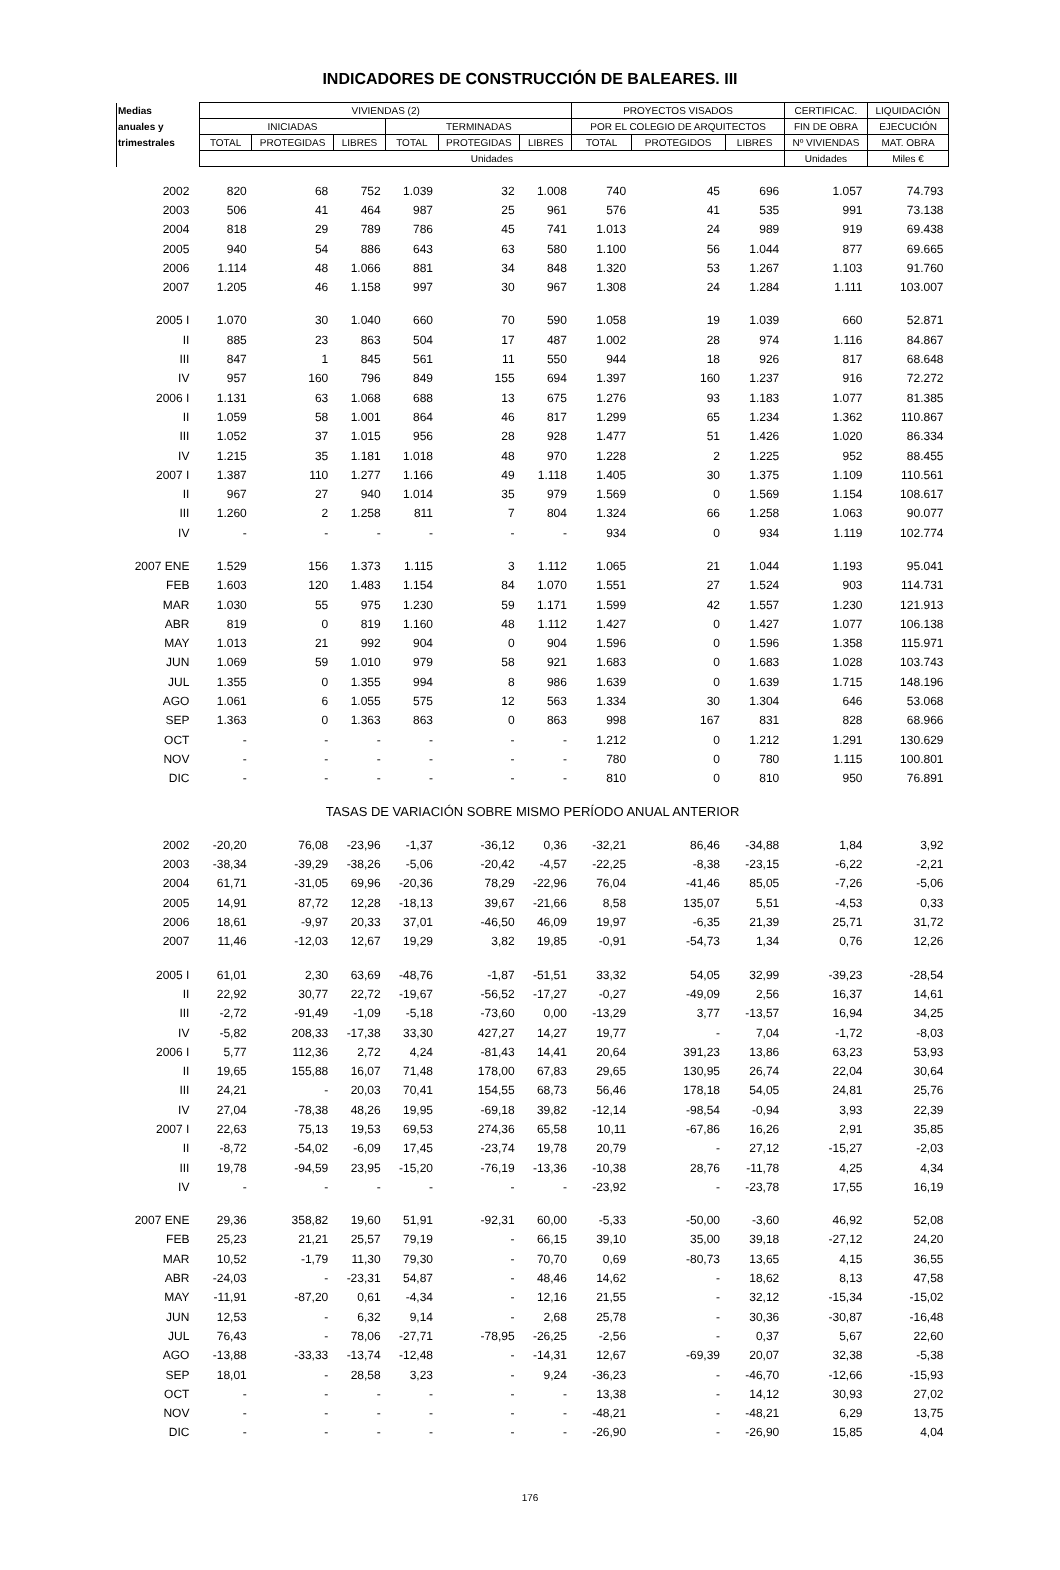INDICADORES DE CONSTRUCCIÓN DE BALEARES. III
| Medias | VIVIENDAS (2) | | | | | | PROYECTOS VISADOS | | | CERTIFICAC. | LIQUIDACIÓN |
| --- | --- | --- | --- | --- | --- | --- | --- | --- | --- | --- | --- |
| anuales y | INICIADAS | | | TERMINADAS | | | POR EL COLEGIO DE ARQUITECTOS | | | FIN DE OBRA | EJECUCIÓN |
| trimestrales | TOTAL | PROTEGIDAS | LIBRES | TOTAL | PROTEGIDAS | LIBRES | TOTAL | PROTEGIDOS | LIBRES | Nº VIVIENDAS | MAT. OBRA |
| | Unidades | | | | | | | | | Unidades | Miles € |
| 2002 | 820 | 68 | 752 | 1.039 | 32 | 1.008 | 740 | 45 | 696 | 1.057 | 74.793 |
| 2003 | 506 | 41 | 464 | 987 | 25 | 961 | 576 | 41 | 535 | 991 | 73.138 |
| 2004 | 818 | 29 | 789 | 786 | 45 | 741 | 1.013 | 24 | 989 | 919 | 69.438 |
| 2005 | 940 | 54 | 886 | 643 | 63 | 580 | 1.100 | 56 | 1.044 | 877 | 69.665 |
| 2006 | 1.114 | 48 | 1.066 | 881 | 34 | 848 | 1.320 | 53 | 1.267 | 1.103 | 91.760 |
| 2007 | 1.205 | 46 | 1.158 | 997 | 30 | 967 | 1.308 | 24 | 1.284 | 1.111 | 103.007 |
| 2005 I | 1.070 | 30 | 1.040 | 660 | 70 | 590 | 1.058 | 19 | 1.039 | 660 | 52.871 |
| II | 885 | 23 | 863 | 504 | 17 | 487 | 1.002 | 28 | 974 | 1.116 | 84.867 |
| III | 847 | 1 | 845 | 561 | 11 | 550 | 944 | 18 | 926 | 817 | 68.648 |
| IV | 957 | 160 | 796 | 849 | 155 | 694 | 1.397 | 160 | 1.237 | 916 | 72.272 |
| 2006 I | 1.131 | 63 | 1.068 | 688 | 13 | 675 | 1.276 | 93 | 1.183 | 1.077 | 81.385 |
| II | 1.059 | 58 | 1.001 | 864 | 46 | 817 | 1.299 | 65 | 1.234 | 1.362 | 110.867 |
| III | 1.052 | 37 | 1.015 | 956 | 28 | 928 | 1.477 | 51 | 1.426 | 1.020 | 86.334 |
| IV | 1.215 | 35 | 1.181 | 1.018 | 48 | 970 | 1.228 | 2 | 1.225 | 952 | 88.455 |
| 2007 I | 1.387 | 110 | 1.277 | 1.166 | 49 | 1.118 | 1.405 | 30 | 1.375 | 1.109 | 110.561 |
| II | 967 | 27 | 940 | 1.014 | 35 | 979 | 1.569 | 0 | 1.569 | 1.154 | 108.617 |
| III | 1.260 | 2 | 1.258 | 811 | 7 | 804 | 1.324 | 66 | 1.258 | 1.063 | 90.077 |
| IV | - | - | - | - | - | - | 934 | 0 | 934 | 1.119 | 102.774 |
| 2007 ENE | 1.529 | 156 | 1.373 | 1.115 | 3 | 1.112 | 1.065 | 21 | 1.044 | 1.193 | 95.041 |
| FEB | 1.603 | 120 | 1.483 | 1.154 | 84 | 1.070 | 1.551 | 27 | 1.524 | 903 | 114.731 |
| MAR | 1.030 | 55 | 975 | 1.230 | 59 | 1.171 | 1.599 | 42 | 1.557 | 1.230 | 121.913 |
| ABR | 819 | 0 | 819 | 1.160 | 48 | 1.112 | 1.427 | 0 | 1.427 | 1.077 | 106.138 |
| MAY | 1.013 | 21 | 992 | 904 | 0 | 904 | 1.596 | 0 | 1.596 | 1.358 | 115.971 |
| JUN | 1.069 | 59 | 1.010 | 979 | 58 | 921 | 1.683 | 0 | 1.683 | 1.028 | 103.743 |
| JUL | 1.355 | 0 | 1.355 | 994 | 8 | 986 | 1.639 | 0 | 1.639 | 1.715 | 148.196 |
| AGO | 1.061 | 6 | 1.055 | 575 | 12 | 563 | 1.334 | 30 | 1.304 | 646 | 53.068 |
| SEP | 1.363 | 0 | 1.363 | 863 | 0 | 863 | 998 | 167 | 831 | 828 | 68.966 |
| OCT | - | - | - | - | - | - | 1.212 | 0 | 1.212 | 1.291 | 130.629 |
| NOV | - | - | - | - | - | - | 780 | 0 | 780 | 1.115 | 100.801 |
| DIC | - | - | - | - | - | - | 810 | 0 | 810 | 950 | 76.891 |
| TASAS DE VARIACIÓN SOBRE MISMO PERÍODO ANUAL ANTERIOR | | | | | | | | | | | |
| 2002 | -20,20 | 76,08 | -23,96 | -1,37 | -36,12 | 0,36 | -32,21 | 86,46 | -34,88 | 1,84 | 3,92 |
| 2003 | -38,34 | -39,29 | -38,26 | -5,06 | -20,42 | -4,57 | -22,25 | -8,38 | -23,15 | -6,22 | -2,21 |
| 2004 | 61,71 | -31,05 | 69,96 | -20,36 | 78,29 | -22,96 | 76,04 | -41,46 | 85,05 | -7,26 | -5,06 |
| 2005 | 14,91 | 87,72 | 12,28 | -18,13 | 39,67 | -21,66 | 8,58 | 135,07 | 5,51 | -4,53 | 0,33 |
| 2006 | 18,61 | -9,97 | 20,33 | 37,01 | -46,50 | 46,09 | 19,97 | -6,35 | 21,39 | 25,71 | 31,72 |
| 2007 | 11,46 | -12,03 | 12,67 | 19,29 | 3,82 | 19,85 | -0,91 | -54,73 | 1,34 | 0,76 | 12,26 |
| 2005 I | 61,01 | 2,30 | 63,69 | -48,76 | -1,87 | -51,51 | 33,32 | 54,05 | 32,99 | -39,23 | -28,54 |
| II | 22,92 | 30,77 | 22,72 | -19,67 | -56,52 | -17,27 | -0,27 | -49,09 | 2,56 | 16,37 | 14,61 |
| III | -2,72 | -91,49 | -1,09 | -5,18 | -73,60 | 0,00 | -13,29 | 3,77 | -13,57 | 16,94 | 34,25 |
| IV | -5,82 | 208,33 | -17,38 | 33,30 | 427,27 | 14,27 | 19,77 | - | 7,04 | -1,72 | -8,03 |
| 2006 I | 5,77 | 112,36 | 2,72 | 4,24 | -81,43 | 14,41 | 20,64 | 391,23 | 13,86 | 63,23 | 53,93 |
| II | 19,65 | 155,88 | 16,07 | 71,48 | 178,00 | 67,83 | 29,65 | 130,95 | 26,74 | 22,04 | 30,64 |
| III | 24,21 | - | 20,03 | 70,41 | 154,55 | 68,73 | 56,46 | 178,18 | 54,05 | 24,81 | 25,76 |
| IV | 27,04 | -78,38 | 48,26 | 19,95 | -69,18 | 39,82 | -12,14 | -98,54 | -0,94 | 3,93 | 22,39 |
| 2007 I | 22,63 | 75,13 | 19,53 | 69,53 | 274,36 | 65,58 | 10,11 | -67,86 | 16,26 | 2,91 | 35,85 |
| II | -8,72 | -54,02 | -6,09 | 17,45 | -23,74 | 19,78 | 20,79 | - | 27,12 | -15,27 | -2,03 |
| III | 19,78 | -94,59 | 23,95 | -15,20 | -76,19 | -13,36 | -10,38 | 28,76 | -11,78 | 4,25 | 4,34 |
| IV | - | - | - | - | - | - | -23,92 | - | -23,78 | 17,55 | 16,19 |
| 2007 ENE | 29,36 | 358,82 | 19,60 | 51,91 | -92,31 | 60,00 | -5,33 | -50,00 | -3,60 | 46,92 | 52,08 |
| FEB | 25,23 | 21,21 | 25,57 | 79,19 | - | 66,15 | 39,10 | 35,00 | 39,18 | -27,12 | 24,20 |
| MAR | 10,52 | -1,79 | 11,30 | 79,30 | - | 70,70 | 0,69 | -80,73 | 13,65 | 4,15 | 36,55 |
| ABR | -24,03 | - | -23,31 | 54,87 | - | 48,46 | 14,62 | - | 18,62 | 8,13 | 47,58 |
| MAY | -11,91 | -87,20 | 0,61 | -4,34 | - | 12,16 | 21,55 | - | 32,12 | -15,34 | -15,02 |
| JUN | 12,53 | - | 6,32 | 9,14 | - | 2,68 | 25,78 | - | 30,36 | -30,87 | -16,48 |
| JUL | 76,43 | - | 78,06 | -27,71 | -78,95 | -26,25 | -2,56 | - | 0,37 | 5,67 | 22,60 |
| AGO | -13,88 | -33,33 | -13,74 | -12,48 | - | -14,31 | 12,67 | -69,39 | 20,07 | 32,38 | -5,38 |
| SEP | 18,01 | - | 28,58 | 3,23 | - | 9,24 | -36,23 | - | -46,70 | -12,66 | -15,93 |
| OCT | - | - | - | - | - | - | 13,38 | - | 14,12 | 30,93 | 27,02 |
| NOV | - | - | - | - | - | - | -48,21 | - | -48,21 | 6,29 | 13,75 |
| DIC | - | - | - | - | - | - | -26,90 | - | -26,90 | 15,85 | 4,04 |
176